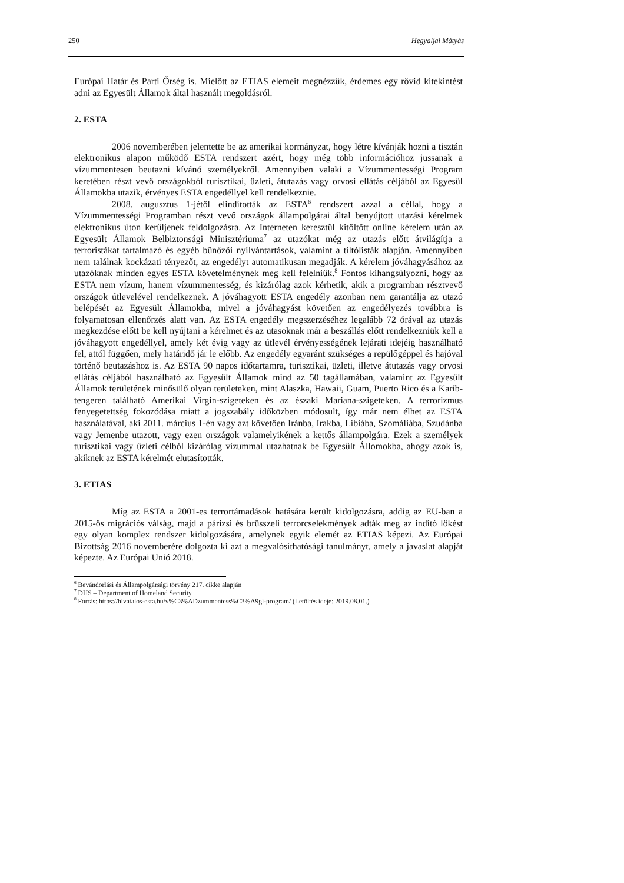250 Hegyaljai Mátyás
Európai Határ és Parti Őrség is. Mielőtt az ETIAS elemeit megnézzük, érdemes egy rövid kitekintést adni az Egyesült Államok által használt megoldásról.
2. ESTA
2006 novemberében jelentette be az amerikai kormányzat, hogy létre kívánják hozni a tisztán elektronikus alapon működő ESTA rendszert azért, hogy még több információhoz jussanak a vízummentesen beutazni kívánó személyekről. Amennyiben valaki a Vízummentességi Program keretében részt vevő országokból turisztikai, üzleti, átutazás vagy orvosi ellátás céljából az Egyesül Államokba utazik, érvényes ESTA engedéllyel kell rendelkeznie.
2008. augusztus 1-jétől elindították az ESTA<sup>6</sup> rendszert azzal a céllal, hogy a Vízummentességi Programban részt vevő országok állampolgárai által benyújtott utazási kérelmek elektronikus úton kerüljenek feldolgozásra. Az Interneten keresztül kitöltött online kérelem után az Egyesült Államok Belbiztonsági Minisztériuma<sup>7</sup> az utazókat még az utazás előtt átvilágítja a terroristákat tartalmazó és egyéb bűnözői nyilvántartások, valamint a tiltólisták alapján. Amennyiben nem találnak kockázati tényezőt, az engedélyt automatikusan megadják. A kérelem jóváhagyásához az utazóknak minden egyes ESTA követelménynek meg kell felelniük.<sup>8</sup> Fontos kihangsúlyozni, hogy az ESTA nem vízum, hanem vízummentesség, és kizárólag azok kérhetik, akik a programban résztvevő országok útlevelével rendelkeznek. A jóváhagyott ESTA engedély azonban nem garantálja az utazó belépését az Egyesült Államokba, mivel a jóváhagyást követően az engedélyezés továbbra is folyamatosan ellenőrzés alatt van. Az ESTA engedély megszerzéséhez legalább 72 órával az utazás megkezdése előtt be kell nyújtani a kérelmet és az utasoknak már a beszállás előtt rendelkezniük kell a jóváhagyott engedéllyel, amely két évig vagy az útlevél érvényességének lejárati idejéig használható fel, attól függően, mely határidő jár le előbb. Az engedély egyaránt szükséges a repülőgéppel és hajóval történő beutazáshoz is. Az ESTA 90 napos időtartamra, turisztikai, üzleti, illetve átutazás vagy orvosi ellátás céljából használható az Egyesült Államok mind az 50 tagállamában, valamint az Egyesült Államok területének minősülő olyan területeken, mint Alaszka, Hawaii, Guam, Puerto Rico és a Karib-tengeren található Amerikai Virgin-szigeteken és az északi Mariana-szigeteken. A terrorizmus fenyegetettség fokozódása miatt a jogszabály időközben módosult, így már nem élhet az ESTA használatával, aki 2011. március 1-én vagy azt követően Iránba, Irakba, Líbiába, Szomáliába, Szudánba vagy Jemenbe utazott, vagy ezen országok valamelyikének a kettős állampolgára. Ezek a személyek turisztikai vagy üzleti célból kizárólag vízummal utazhatnak be Egyesült Állomokba, ahogy azok is, akiknek az ESTA kérelmét elutasították.
3. ETIAS
Míg az ESTA a 2001-es terrortámadások hatására került kidolgozásra, addig az EU-ban a 2015-ös migrációs válság, majd a párizsi és brüsszeli terrorcselekmények adták meg az indító lökést egy olyan komplex rendszer kidolgozására, amelynek egyik elemét az ETIAS képezi. Az Európai Bizottság 2016 novemberére dolgozta ki azt a megvalósíthatósági tanulmányt, amely a javaslat alapját képezte. Az Európai Unió 2018.
<sup>6</sup> Bevándorlási és Állampolgársági törvény 217. cikke alapján
<sup>7</sup> DHS – Department of Homeland Security
<sup>8</sup> Forrás: https://hivatalos-esta.hu/v%C3%ADzummentess%C3%A9gi-program/ (Letöltés ideje: 2019.08.01.)